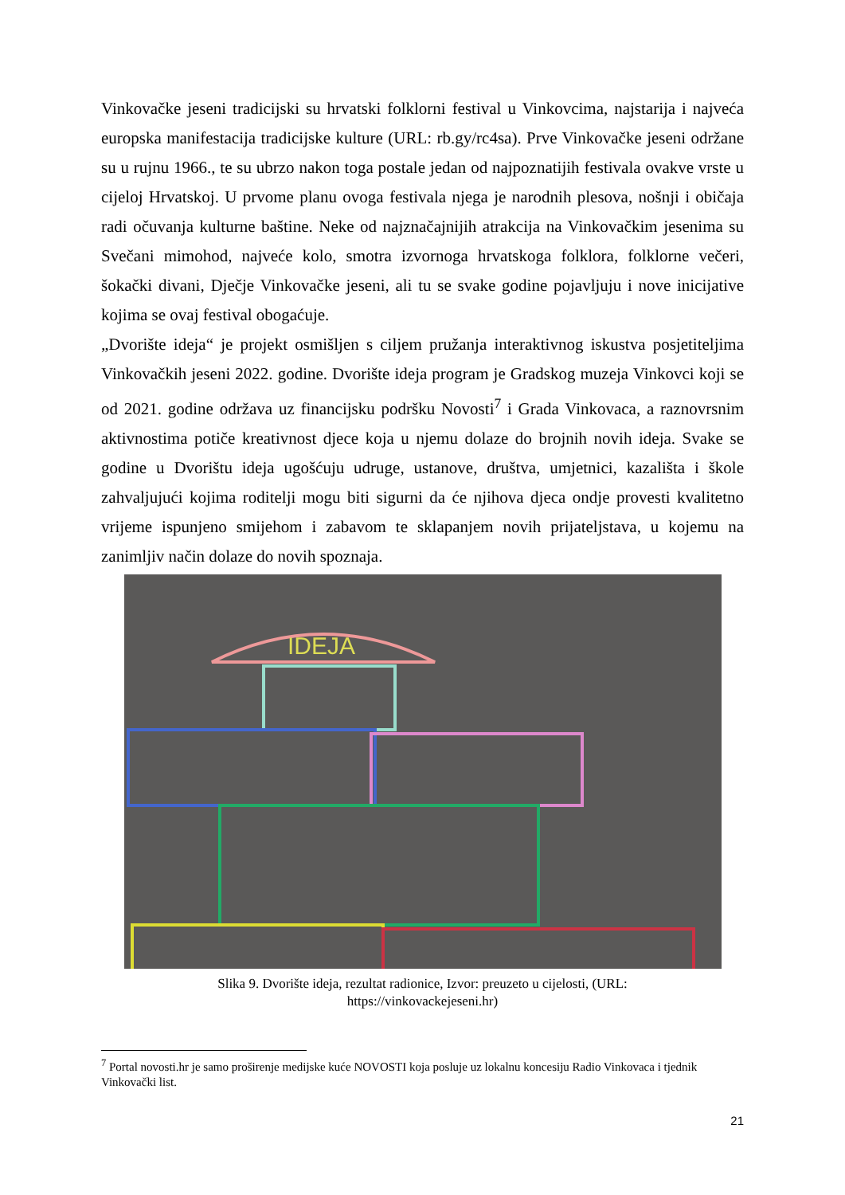Vinkovačke jeseni tradicijski su hrvatski folklorni festival u Vinkovcima, najstarija i najveća europska manifestacija tradicijske kulture (URL: rb.gy/rc4sa). Prve Vinkovačke jeseni održane su u rujnu 1966., te su ubrzo nakon toga postale jedan od najpoznatijih festivala ovakve vrste u cijeloj Hrvatskoj. U prvome planu ovoga festivala njega je narodnih plesova, nošnji i običaja radi očuvanja kulturne baštine. Neke od najznačajnijih atrakcija na Vinkovačkim jesenima su Svečani mimohod, najveće kolo, smotra izvornoga hrvatskoga folklora, folklorne večeri, šokački divani, Dječje Vinkovačke jeseni, ali tu se svake godine pojavljuju i nove inicijative kojima se ovaj festival obogaćuje.
„Dvorište ideja“ je projekt osmišljen s ciljem pružanja interaktivnog iskustva posjetiteljima Vinkovačkih jeseni 2022. godine. Dvorište ideja program je Gradskog muzeja Vinkovci koji se od 2021. godine održava uz financijsku podršku Novosti<sup>7</sup> i Grada Vinkovaca, a raznovrsnim aktivnostima potiče kreativnost djece koja u njemu dolaze do brojnih novih ideja. Svake se godine u Dvorištu ideja ugošćuju udruge, ustanove, društva, umjetnici, kazališta i škole zahvaljujući kojima roditelji mogu biti sigurni da će njihova djeca ondje provesti kvalitetno vrijeme ispunjeno smijehom i zabavom te sklapanjem novih prijateljstava, u kojemu na zanimljiv način dolaze do novih spoznaja.
IDEJA
Slika 9. Dvorište ideja, rezultat radionice, Izvor: preuzeto u cijelosti, (URL:
https://vinkovackejeseni.hr)
<sup>7</sup> Portal novosti.hr je samo proširenje medijske kuće NOVOSTI koja posluje uz lokalnu koncesiju Radio Vinkovaca i tjednik Vinkovački list.
21